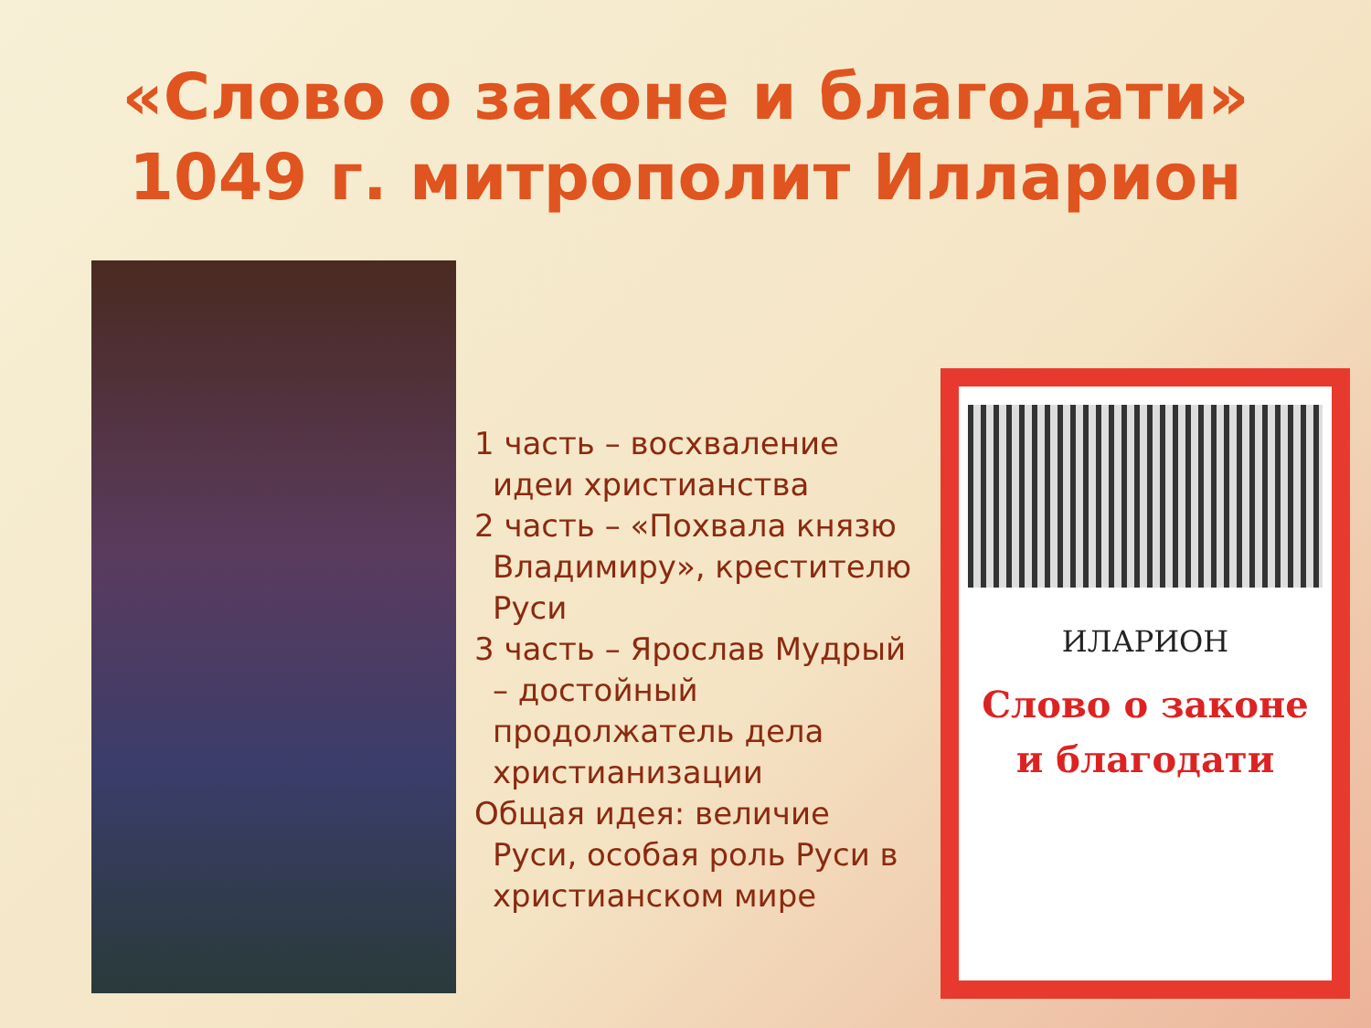«Слово о законе и благодати»
1049 г. митрополит Илларион
1 часть – восхваление идеи христианства
2 часть – «Похвала князю Владимиру», крестителю Руси
3 часть – Ярослав Мудрый – достойный продолжатель дела христианизации
Общая идея: величие Руси, особая роль Руси в христианском мире
ИЛАРИОН
Слово о законе
и благодати